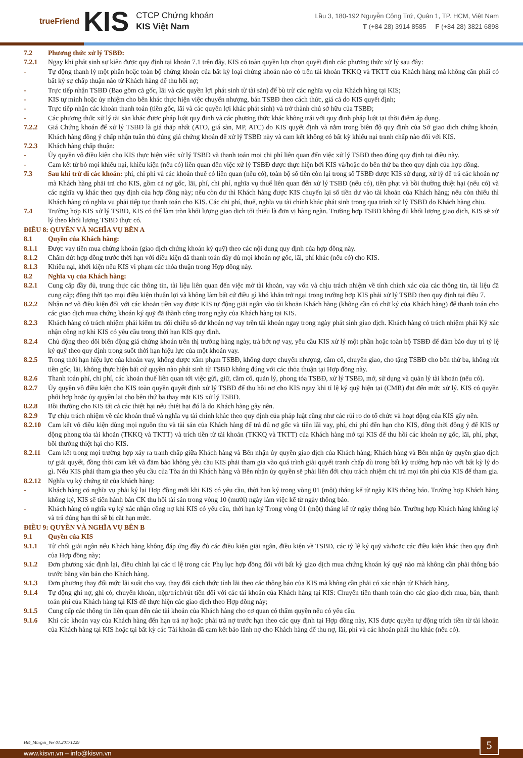trueFriend KIS
CTCP Chứng khoán
KIS Việt Nam
Lầu 3, 180-192 Nguyễn Công Trứ, Quận 1, TP. HCM, Việt Nam
T (+84 28) 3914 8585 F (+84 28) 3821 6898
7.2 Phương thức xử lý TSBĐ:
7.2.1 Ngay khi phát sinh sự kiện được quy định tại khoản 7.1 trên đây, KIS có toàn quyền lựa chọn quyết định các phương thức xử lý sau đây:
- Tự động thanh lý một phần hoặc toàn bộ chứng khoán của bất kỳ loại chứng khoán nào có trên tài khoản TKKQ và TKTT của Khách hàng mà không cần phải có bất kỳ sự chấp thuận nào từ Khách hàng để thu hồi nợ;
- Trực tiếp nhận TSBĐ (Bao gồm cả gốc, lãi và các quyền lợi phát sinh từ tài sản) để bù trừ các nghĩa vụ của Khách hàng tại KIS;
- KIS tự mình hoặc ủy nhiệm cho bên khác thực hiện việc chuyển nhượng, bán TSBĐ theo cách thức, giá cả do KIS quyết định;
- Trực tiếp nhận các khoản thanh toán (tiền gốc, lãi và các quyền lợi khác phát sinh) và trở thành chủ sở hữu của TSBĐ;
- Các phương thức xử lý tài sản khác được pháp luật quy định và các phương thức khác không trái với quy định pháp luật tại thời điểm áp dụng.
7.2.2 Giá Chứng khoán để xử lý TSBĐ là giá thấp nhất (ATO, giá sàn, MP, ATC) do KIS quyết định và nằm trong biên độ quy định của Sở giao dịch chứng khoán, Khách hàng đồng ý chấp nhận tuân thủ đúng giá chứng khoán để xử lý TSBĐ này và cam kết không có bất kỳ khiếu nại tranh chấp nào đối với KIS.
7.2.3 Khách hàng chấp thuận:
- Ủy quyền vô điều kiện cho KIS thực hiện việc xử lý TSBĐ và thanh toán mọi chi phí liên quan đến việc xử lý TSBĐ theo đúng quy định tại điều này.
- Cam kết từ bỏ mọi khiếu nại, khiếu kiện (nếu có) liên quan đến việc xử lý TSBĐ được thực hiện bởi KIS và/hoặc do bên thứ ba theo quy định của hợp đồng.
7.3 Sau khi trừ đi các khoản: phí, chi phí và các khoản thuế có liên quan (nếu có), toàn bộ số tiền còn lại trong số TSBĐ được KIS sử dụng, xử lý để trả các khoản nợ mà Khách hàng phải trả cho KIS, gồm cả nợ gốc, lãi, phí, chi phí, nghĩa vụ thuế liên quan đến xử lý TSBĐ (nếu có), tiền phạt và bồi thường thiệt hại (nếu có) và các nghĩa vụ khác theo quy định của hợp đồng này; nếu còn dư thì Khách hàng được KIS chuyển lại số tiền dư vào tài khoản của Khách hàng; nếu còn thiếu thì Khách hàng có nghĩa vụ phải tiếp tục thanh toán cho KIS. Các chi phí, thuế, nghĩa vụ tài chính khác phát sinh trong qua trình xử lý TSBĐ do Khách hàng chịu.
7.4 Trường hợp KIS xử lý TSBĐ, KIS có thể làm tròn khối lượng giao dịch tối thiểu là đơn vị hàng ngàn. Trường hợp TSBĐ không đủ khối lượng giao dịch, KIS sẽ xử lý theo khối lượng TSBĐ thực có.
ĐIỀU 8: QUYỀN VÀ NGHĨA VỤ BÊN A
8.1 Quyền của Khách hàng:
8.1.1 Được vay tiền mua chứng khoán (giao dịch chứng khoán ký quỹ) theo các nội dung quy định của hợp đồng này.
8.1.2 Chấm dứt hợp đồng trước thời hạn với điều kiện đã thanh toán đầy đủ mọi khoản nợ gốc, lãi, phí khác (nếu có) cho KIS.
8.1.3 Khiếu nại, khởi kiện nếu KIS vi phạm các thỏa thuận trong Hợp đồng này.
8.2 Nghĩa vụ của Khách hàng:
8.2.1 Cung cấp đầy đủ, trung thực các thông tin, tài liệu liên quan đến việc mở tài khoản, vay vốn và chịu trách nhiệm về tính chính xác của các thông tin, tài liệu đã cung cấp; đồng thời tạo mọi điều kiện thuận lợi và không làm bất cứ điều gì khó khăn trở ngại trong trường hợp KIS phải xử lý TSBĐ theo quy định tại điều 7.
8.2.2 Nhận nợ vô điều kiện đối với các khoản tiền vay được KIS tự động giải ngân vào tài khoản Khách hàng (không cần có chữ ký của Khách hàng) để thanh toán cho các giao dịch mua chứng khoán ký quỹ đã thành công trong ngày của Khách hàng tại KIS.
8.2.3 Khách hàng có trách nhiệm phải kiểm tra đối chiếu số dư khoản nợ vay trên tài khoản ngay trong ngày phát sinh giao dịch. Khách hàng có trách nhiệm phải Ký xác nhận công nợ khi KIS có yêu cầu trong thời hạn KIS quy định.
8.2.4 Chủ động theo dõi biến động giá chứng khoán trên thị trường hàng ngày, trả bớt nợ vay, yêu cầu KIS xử lý một phần hoặc toàn bộ TSBĐ để đảm bảo duy trì tỷ lệ ký quỹ theo quy định trong suốt thời hạn hiệu lực của một khoản vay.
8.2.5 Trong thời hạn hiệu lực của khoản vay, không được xâm phạm TSBĐ, không được chuyển nhượng, cầm cố, chuyển giao, cho tặng TSBĐ cho bên thứ ba, không rút tiền gốc, lãi, không thực hiện bất cứ quyền nào phát sinh từ TSBĐ không đúng với các thỏa thuận tại Hợp đồng này.
8.2.6 Thanh toán phí, chi phí, các khoản thuế liên quan tới việc gửi, giữ, cầm cố, quản lý, phong tỏa TSBĐ, xử lý TSBĐ, mở, sử dụng và quản lý tài khoản (nếu có).
8.2.7 Ủy quyền vô điều kiện cho KIS toàn quyền quyết định xử lý TSBĐ để thu hồi nợ cho KIS ngay khi tỉ lệ ký quỹ hiện tại (CMR) đạt đến mức xử lý. KIS có quyền phối hợp hoặc ủy quyền lại cho bên thứ ba thay mặt KIS xử lý TSBĐ.
8.2.8 Bồi thường cho KIS tất cả các thiệt hại nếu thiệt hại đó là do Khách hàng gây nên.
8.2.9 Tự chịu trách nhiệm về các khoản thuế và nghĩa vụ tài chính khác theo quy định của pháp luật cũng như các rủi ro do tổ chức và hoạt động của KIS gây nên.
8.2.10 Cam kết vô điều kiện dùng mọi nguồn thu và tài sản của Khách hàng để trả đủ nợ gốc và tiền lãi vay, phí, chi phí đến hạn cho KIS, đồng thời đồng ý để KIS tự động phong tỏa tài khoản (TKKQ và TKTT) và trích tiền từ tài khoản (TKKQ và TKTT) của Khách hàng mở tại KIS để thu hồi các khoản nợ gốc, lãi, phí, phạt, bồi thường thiệt hại cho KIS.
8.2.11 Cam kết trong mọi trường hợp xảy ra tranh chấp giữa Khách hàng và Bên nhận ủy quyền giao dịch của Khách hàng; Khách hàng và Bên nhận ủy quyền giao dịch tự giải quyết, đồng thời cam kết và đảm bảo không yêu cầu KIS phải tham gia vào quá trình giải quyết tranh chấp dù trong bất kỳ trường hợp nào với bất kỳ lý do gì. Nếu KIS phải tham gia theo yêu cầu của Tòa án thì Khách hàng và Bên nhận ủy quyền sẽ phải liên đới chịu trách nhiệm chi trả mọi tổn phí của KIS để tham gia.
8.2.12 Nghĩa vụ ký chứng từ của khách hàng:
- Khách hàng có nghĩa vụ phải ký lại Hợp đồng mới khi KIS có yêu cầu, thời hạn ký trong vòng 01 (một) tháng kể từ ngày KIS thông báo. Trường hợp Khách hàng không ký, KIS sẽ tiến hành bán CK thu hồi tài sản trong vòng 10 (mười) ngày làm việc kể từ ngày thông báo.
- Khách hàng có nghĩa vụ ký xác nhận công nợ khi KIS có yêu cầu, thời hạn ký Trong vòng 01 (một) tháng kể từ ngày thông báo. Trường hợp Khách hàng không ký và trả đúng hạn thì sẽ bị cắt hạn mức.
ĐIỀU 9: QUYỀN VÀ NGHĨA VỤ BÊN B
9.1 Quyền của KIS
9.1.1 Từ chối giải ngân nếu Khách hàng không đáp ứng đầy đủ các điều kiện giải ngân, điều kiện về TSBĐ, các tỷ lệ ký quỹ và/hoặc các điều kiện khác theo quy định của Hợp đồng này;
9.1.2 Đơn phương xác định lại, điều chỉnh lại các tỉ lệ trong các Phụ lục hợp đồng đối với bất kỳ giao dịch mua chứng khoán ký quỹ nào mà không cần phải thông báo trước bằng văn bản cho Khách hàng.
9.1.3 Đơn phương thay đổi mức lãi suất cho vay, thay đổi cách thức tính lãi theo các thông báo của KIS mà không cần phải có xác nhận từ Khách hàng.
9.1.4 Tự động ghi nợ, ghi có, chuyển khoản, nộp/trích/rút tiền đối với các tài khoản của Khách hàng tại KIS: Chuyển tiền thanh toán cho các giao dịch mua, bán, thanh toán phí của Khách hàng tại KIS để thực hiện các giao dịch theo Hợp đồng này;
9.1.5 Cung cấp các thông tin liên quan đến các tài khoản của Khách hàng cho cơ quan có thẩm quyền nếu có yêu cầu.
9.1.6 Khi các khoản vay của Khách hàng đến hạn trả nợ hoặc phải trả nợ trước hạn theo các quy định tại Hợp đồng này, KIS được quyền tự động trích tiền từ tài khoản của Khách hàng tại KIS hoặc tại bất kỳ các Tài khoản đã cam kết bảo lãnh nợ cho Khách hàng để thu nợ, lãi, phí và các khoản phải thu khác (nếu có).
HĐ_Margin_Ver 01.20171229
www.kisvn.vn – info@kisvn.vn 5